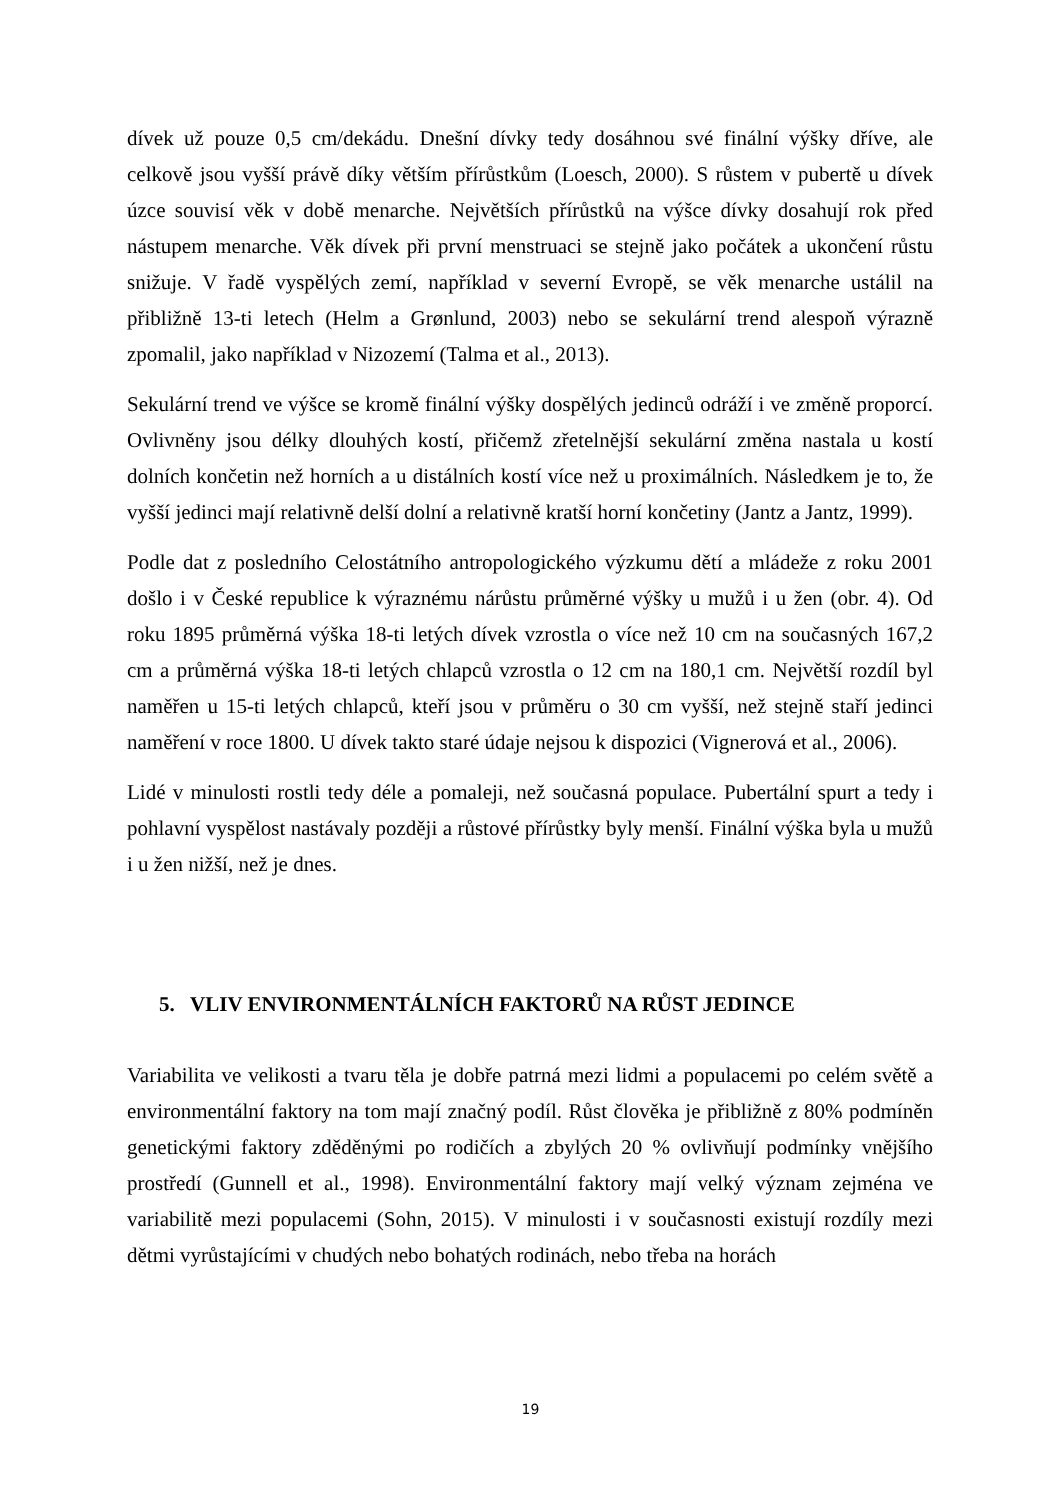dívek už pouze 0,5 cm/dekádu. Dnešní dívky tedy dosáhnou své finální výšky dříve, ale celkově jsou vyšší právě díky větším přírůstkům (Loesch, 2000). S růstem v pubertě u dívek úzce souvisí věk v době menarche. Největších přírůstků na výšce dívky dosahují rok před nástupem menarche. Věk dívek při první menstruaci se stejně jako počátek a ukončení růstu snižuje. V řadě vyspělých zemí, například v severní Evropě, se věk menarche ustálil na přibližně 13-ti letech (Helm a Grønlund, 2003) nebo se sekulární trend alespoň výrazně zpomalil, jako například v Nizozemí (Talma et al., 2013).
Sekulární trend ve výšce se kromě finální výšky dospělých jedinců odráží i ve změně proporcí. Ovlivněny jsou délky dlouhých kostí, přičemž zřetelnější sekulární změna nastala u kostí dolních končetin než horních a u distálních kostí více než u proximálních. Následkem je to, že vyšší jedinci mají relativně delší dolní a relativně kratší horní končetiny (Jantz a Jantz, 1999).
Podle dat z posledního Celostátního antropologického výzkumu dětí a mládeže z roku 2001 došlo i v České republice k výraznému nárůstu průměrné výšky u mužů i u žen (obr. 4). Od roku 1895 průměrná výška 18-ti letých dívek vzrostla o více než 10 cm na současných 167,2 cm a průměrná výška 18-ti letých chlapců vzrostla o 12 cm na 180,1 cm. Největší rozdíl byl naměřen u 15-ti letých chlapců, kteří jsou v průměru o 30 cm vyšší, než stejně staří jedinci naměření v roce 1800. U dívek takto staré údaje nejsou k dispozici (Vignerová et al., 2006).
Lidé v minulosti rostli tedy déle a pomaleji, než současná populace. Pubertální spurt a tedy i pohlavní vyspělost nastávaly později a růstové přírůstky byly menší. Finální výška byla u mužů i u žen nižší, než je dnes.
5. VLIV ENVIRONMENTÁLNÍCH FAKTORŮ NA RŮST JEDINCE
Variabilita ve velikosti a tvaru těla je dobře patrná mezi lidmi a populacemi po celém světě a environmentální faktory na tom mají značný podíl. Růst člověka je přibližně z 80% podmíněn genetickými faktory zděděnými po rodičích a zbylých 20 % ovlivňují podmínky vnějšího prostředí (Gunnell et al., 1998). Environmentální faktory mají velký význam zejména ve variabilitě mezi populacemi (Sohn, 2015). V minulosti i v současnosti existují rozdíly mezi dětmi vyrůstajícími v chudých nebo bohatých rodinách, nebo třeba na horách
19